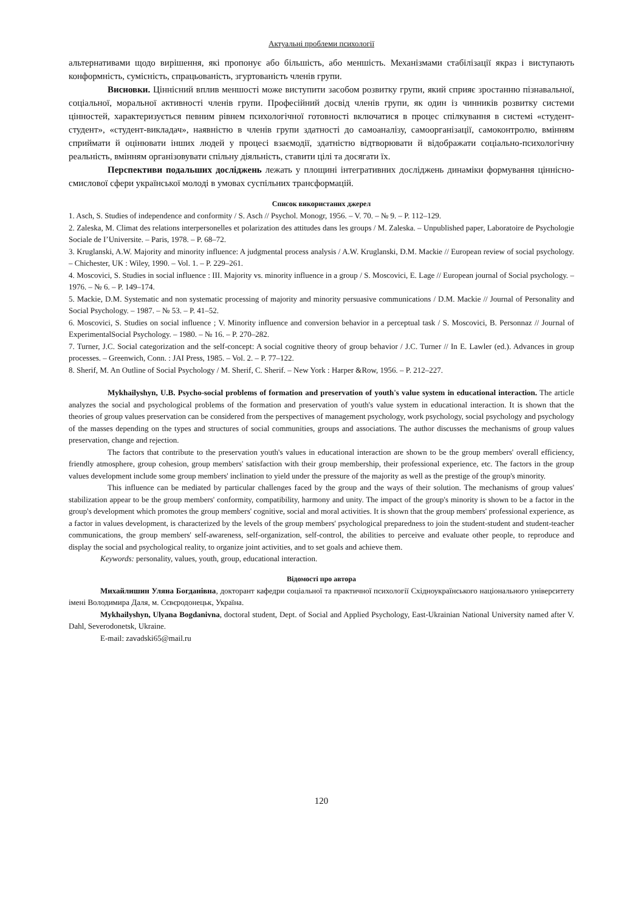Актуальні проблеми психології
альтернативами щодо вирішення, які пропонує або більшість, або меншість. Механізмами стабілізації якраз і виступають конформність, сумісність, спрацьованість, згуртованість членів групи.
Висновки. Ціннісний вплив меншості може виступити засобом розвитку групи, який сприяє зростанню пізнавальної, соціальної, моральної активності членів групи. Професійний досвід членів групи, як один із чинників розвитку системи цінностей, характеризується певним рівнем психологічної готовності включатися в процес спілкування в системі «студент-студент», «студент-викладач», наявністю в членів групи здатності до самоаналізу, самоорганізації, самоконтролю, вмінням сприймати й оцінювати інших людей у процесі взаємодії, здатністю відтворювати й відображати соціально-психологічну реальність, вмінням організовувати спільну діяльність, ставити цілі та досягати їх.
Перспективи подальших досліджень лежать у площині інтегративних досліджень динаміки формування ціннісно-смислової сфери української молоді в умовах суспільних трансформацій.
Список використаних джерел
1. Asch, S. Studies of independence and conformity / S. Asch // Psychol. Monogr, 1956. – V. 70. – № 9. – P. 112–129.
2. Zaleska, M. Climat des relations interpersonelles et polarization des attitudes dans les groups / M. Zaleska. – Unpublished paper, Laboratoire de Psychologie Sociale de I’Universite. – Paris, 1978. – P. 68–72.
3. Kruglanski, A.W. Majority and minority influence: A judgmental process analysis / A.W. Kruglanski, D.M. Mackie // European review of social psychology. – Chichester, UK : Wiley, 1990. – Vol. 1. – P. 229–261.
4. Moscovici, S. Studies in social influence : III. Majority vs. minority influence in a group / S. Moscovici, E. Lage // European journal of Social psychology. – 1976. – № 6. – P. 149–174.
5. Mackie, D.M. Systematic and non systematic processing of majority and minority persuasive communications / D.M. Mackie // Journal of Personality and Social Psychology. – 1987. – № 53. – P. 41–52.
6. Moscovici, S. Studies on social influence ; V. Minority influence and conversion behavior in a perceptual task / S. Moscovici, B. Personnaz // Journal of ExperimentalSocial Psychology. – 1980. – № 16. – P. 270–282.
7. Turner, J.C. Social categorization and the self-concept: A social cognitive theory of group behavior / J.C. Turner // In E. Lawler (ed.). Advances in group processes. – Greenwich, Conn. : JAI Press, 1985. – Vol. 2. – P. 77–122.
8. Sherif, M. An Outline of Social Psychology / M. Sherif, C. Sherif. – New York : Harper &Row, 1956. – P. 212–227.
Mykhailyshyn, U.B. Psycho-social problems of formation and preservation of youth's value system in educational interaction. The article analyzes the social and psychological problems of the formation and preservation of youth's value system in educational interaction. It is shown that the theories of group values preservation can be considered from the perspectives of management psychology, work psychology, social psychology and psychology of the masses depending on the types and structures of social communities, groups and associations. The author discusses the mechanisms of group values preservation, change and rejection.
The factors that contribute to the preservation youth's values in educational interaction are shown to be the group members' overall efficiency, friendly atmosphere, group cohesion, group members' satisfaction with their group membership, their professional experience, etc. The factors in the group values development include some group members' inclination to yield under the pressure of the majority as well as the prestige of the group's minority.
This influence can be mediated by particular challenges faced by the group and the ways of their solution. The mechanisms of group values' stabilization appear to be the group members' conformity, compatibility, harmony and unity. The impact of the group's minority is shown to be a factor in the group's development which promotes the group members' cognitive, social and moral activities. It is shown that the group members' professional experience, as a factor in values development, is characterized by the levels of the group members' psychological preparedness to join the student-student and student-teacher communications, the group members' self-awareness, self-organization, self-control, the abilities to perceive and evaluate other people, to reproduce and display the social and psychological reality, to organize joint activities, and to set goals and achieve them.
Keywords: personality, values, youth, group, educational interaction.
Відомості про автора
Михайлишин Уляна Богданівна, докторант кафедри соціальної та практичної психології Східноукраїнського національного університету імені Володимира Даля, м. Сєвєродонецьк, Україна.
Mykhailyshyn, Ulyana Bogdanivna, doctoral student, Dept. of Social and Applied Psychology, East-Ukrainian National University named after V. Dahl, Severodonetsk, Ukraine.
E-mail: zavadski65@mail.ru
120